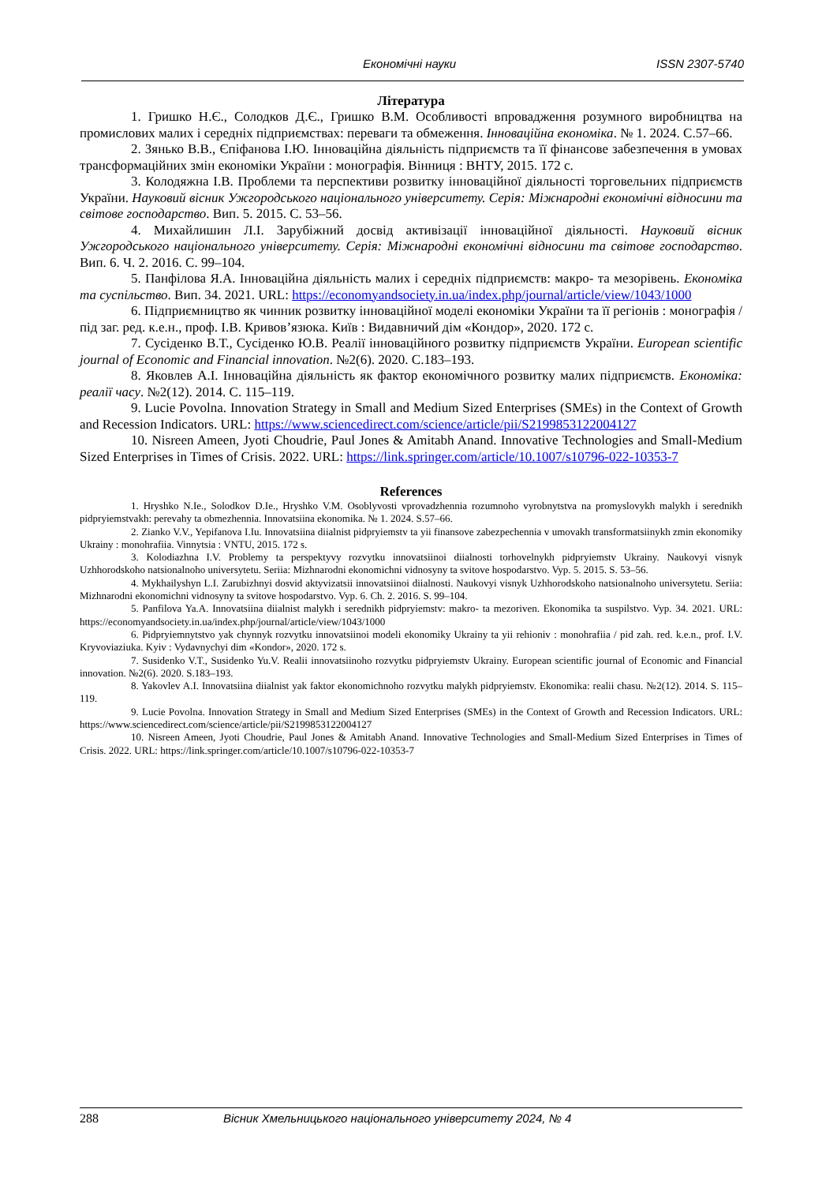Економічні науки ISSN 2307-5740
Література
1. Гришко Н.Є., Солодков Д.Є., Гришко В.М. Особливості впровадження розумного виробництва на промислових малих і середніх підприємствах: переваги та обмеження. Інноваційна економіка. № 1. 2024. С.57–66.
2. Зянько В.В., Єпіфанова І.Ю. Інноваційна діяльність підприємств та її фінансове забезпечення в умовах трансформаційних змін економіки України : монографія. Вінниця : ВНТУ, 2015. 172 с.
3. Колодяжна І.В. Проблеми та перспективи розвитку інноваційної діяльності торговельних підприємств України. Науковий вісник Ужгородського національного університету. Серія: Міжнародні економічні відносини та світове господарство. Вип. 5. 2015. С. 53–56.
4. Михайлишин Л.І. Зарубіжний досвід активізації інноваційної діяльності. Науковий вісник Ужгородського національного університету. Серія: Міжнародні економічні відносини та світове господарство. Вип. 6. Ч. 2. 2016. С. 99–104.
5. Панфілова Я.А. Інноваційна діяльність малих і середніх підприємств: макро- та мезорівень. Економіка та суспільство. Вип. 34. 2021. URL: https://economyandsociety.in.ua/index.php/journal/article/view/1043/1000
6. Підприємництво як чинник розвитку інноваційної моделі економіки України та її регіонів : монографія / під заг. ред. к.е.н., проф. І.В. Кривов’язюка. Київ : Видавничий дім «Кондор», 2020. 172 с.
7. Сусіденко В.Т., Сусіденко Ю.В. Реалії інноваційного розвитку підприємств України. European scientific journal of Economic and Financial innovation. №2(6). 2020. С.183–193.
8. Яковлев А.І. Інноваційна діяльність як фактор економічного розвитку малих підприємств. Економіка: реалії часу. №2(12). 2014. С. 115–119.
9. Lucie Povolna. Innovation Strategy in Small and Medium Sized Enterprises (SMEs) in the Context of Growth and Recession Indicators. URL: https://www.sciencedirect.com/science/article/pii/S2199853122004127
10. Nisreen Ameen, Jyoti Choudrie, Paul Jones & Amitabh Anand. Innovative Technologies and Small-Medium Sized Enterprises in Times of Crisis. 2022. URL: https://link.springer.com/article/10.1007/s10796-022-10353-7
References
1. Hryshko N.Ie., Solodkov D.Ie., Hryshko V.M. Osoblyvosti vprovadzhennia rozumnoho vyrobnytstva na promyslovykh malykh i serednikh pidpryiemstvakh: perevahy ta obmezhennia. Innovatsiina ekonomika. № 1. 2024. S.57–66.
2. Zianko V.V., Yepifanova I.Iu. Innovatsiina diialnist pidpryiemstv ta yii finansove zabezpechennia v umovakh transformatsiinykh zmin ekonomiky Ukrainy : monohrafiia. Vinnytsia : VNTU, 2015. 172 s.
3. Kolodiazhna I.V. Problemy ta perspektyvy rozvytku innovatsiinoi diialnosti torhovelnykh pidpryiemstv Ukrainy. Naukovyi visnyk Uzhhorodskoho natsionalnoho universytetu. Seriia: Mizhnarodni ekonomichni vidnosyny ta svitove hospodarstvo. Vyp. 5. 2015. S. 53–56.
4. Mykhailyshyn L.I. Zarubizhnyi dosvid aktyvizatsii innovatsiinoi diialnosti. Naukovyi visnyk Uzhhorodskoho natsionalnoho universytetu. Seriia: Mizhnarodni ekonomichni vidnosyny ta svitove hospodarstvo. Vyp. 6. Ch. 2. 2016. S. 99–104.
5. Panfilova Ya.A. Innovatsiina diialnist malykh i serednikh pidpryiemstv: makro- ta mezoriven. Ekonomika ta suspilstvo. Vyp. 34. 2021. URL: https://economyandsociety.in.ua/index.php/journal/article/view/1043/1000
6. Pidpryiemnytstvo yak chynnyk rozvytku innovatsiinoi modeli ekonomiky Ukrainy ta yii rehioniv : monohrafiia / pid zah. red. k.e.n., prof. I.V. Kryvoviaziuka. Kyiv : Vydavnychyi dim «Kondor», 2020. 172 s.
7. Susidenko V.T., Susidenko Yu.V. Realii innovatsiinoho rozvytku pidpryiemstv Ukrainy. European scientific journal of Economic and Financial innovation. №2(6). 2020. S.183–193.
8. Yakovlev A.I. Innovatsiina diialnist yak faktor ekonomichnoho rozvytku malykh pidpryiemstv. Ekonomika: realii chasu. №2(12). 2014. S. 115–119.
9. Lucie Povolna. Innovation Strategy in Small and Medium Sized Enterprises (SMEs) in the Context of Growth and Recession Indicators. URL: https://www.sciencedirect.com/science/article/pii/S2199853122004127
10. Nisreen Ameen, Jyoti Choudrie, Paul Jones & Amitabh Anand. Innovative Technologies and Small-Medium Sized Enterprises in Times of Crisis. 2022. URL: https://link.springer.com/article/10.1007/s10796-022-10353-7
288 Вісник Хмельницького національного університету 2024, № 4